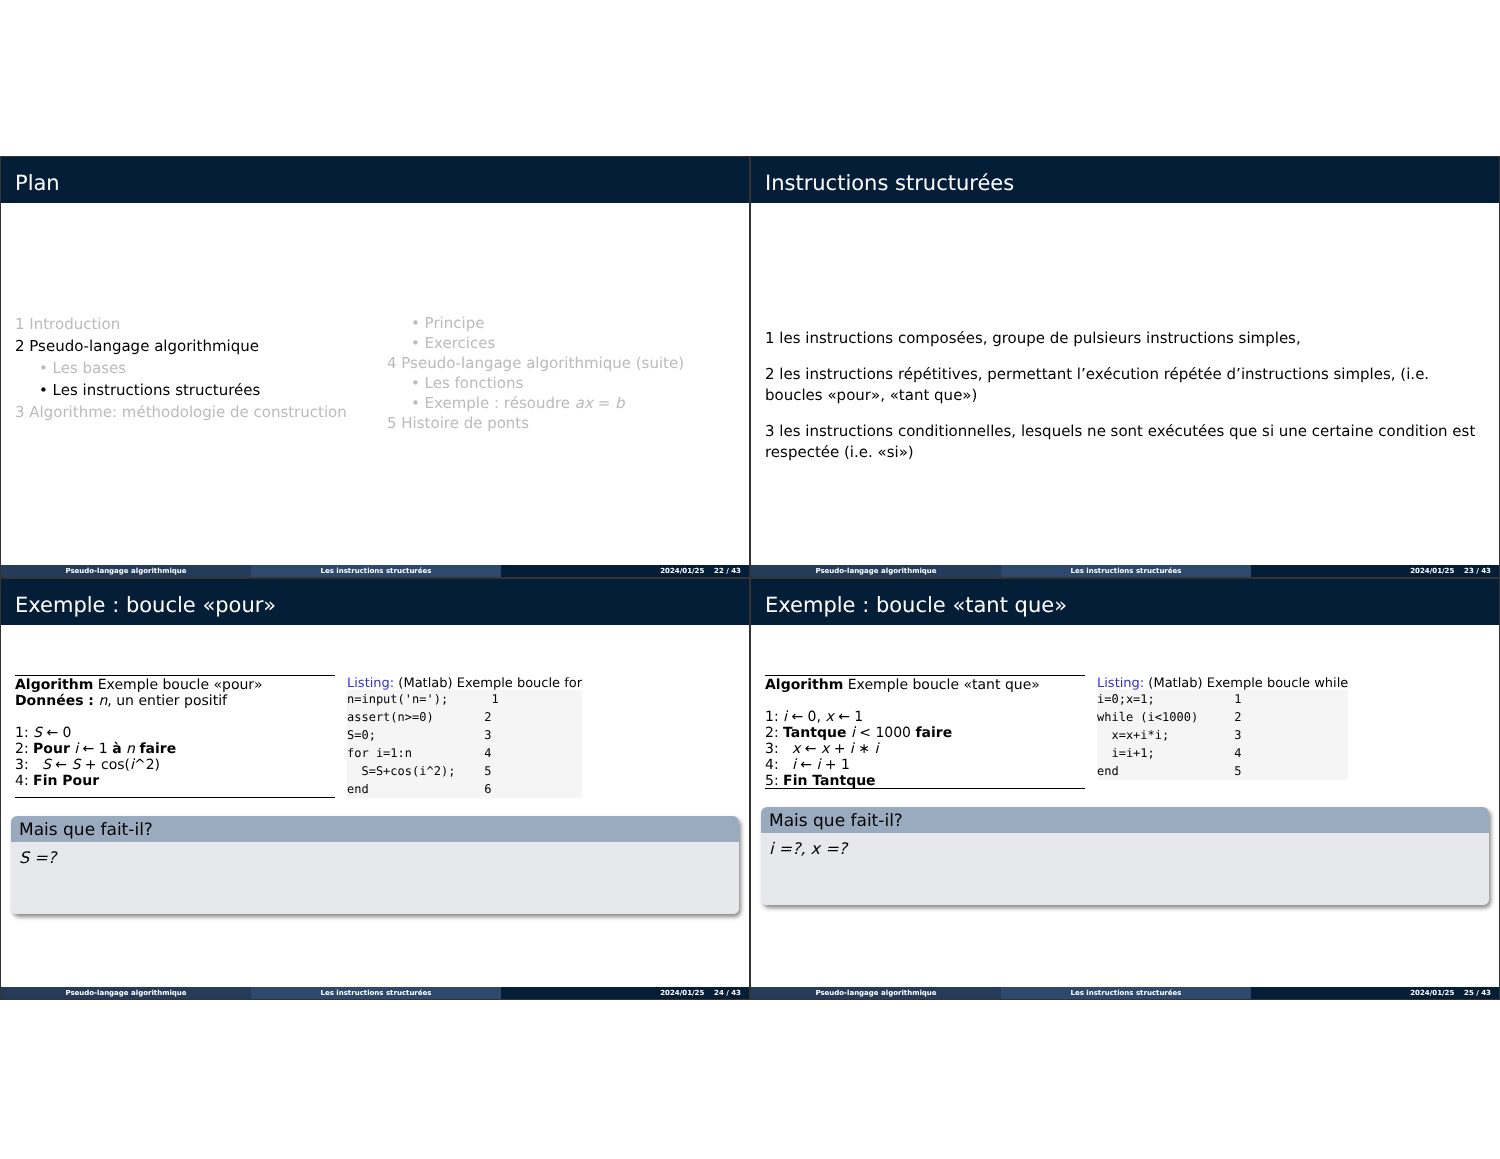Plan
1 Introduction
2 Pseudo-langage algorithmique
• Les bases
• Les instructions structurées
3 Algorithme: méthodologie de construction
• Principe
• Exercices
4 Pseudo-langage algorithmique (suite)
• Les fonctions
• Exemple : résoudre ax = b
5 Histoire de ponts
Pseudo-langage algorithmique Les instructions structurées 2024/01/25 22 / 43
Instructions structurées
1 les instructions composées, groupe de pulsieurs instructions simples,
2 les instructions répétitives, permettant l’exécution répétée d’instructions simples, (i.e. boucles «pour», «tant que»)
3 les instructions conditionnelles, lesquels ne sont exécutées que si une certaine condition est respectée (i.e. «si»)
Pseudo-langage algorithmique Les instructions structurées 2024/01/25 23 / 43
Exemple : boucle «pour»
Algorithm Exemple boucle «pour»
Données : n, un entier positif
1: S ← 0
2: Pour i ← 1 à n faire
3: S ← S + cos(i^2)
4: Fin Pour
Listing: (Matlab) Exemple boucle for
n=input('n='); 1 assert(n>=0) 2 S=0; 3 for i=1:n 4 S=S+cos(i^2); 5 end 6
Mais que fait-il?
S =?
Pseudo-langage algorithmique Les instructions structurées 2024/01/25 24 / 43
Exemple : boucle «tant que»
Algorithm Exemple boucle «tant que»
1: i ← 0, x ← 1
2: Tantque i < 1000 faire
3: x ← x + i ∗ i
4: i ← i + 1
5: Fin Tantque
Listing: (Matlab) Exemple boucle while
i=0;x=1; 1 while (i<1000) 2 x=x+i*i; 3 i=i+1; 4 end 5
Mais que fait-il?
i =?, x =?
Pseudo-langage algorithmique Les instructions structurées 2024/01/25 25 / 43